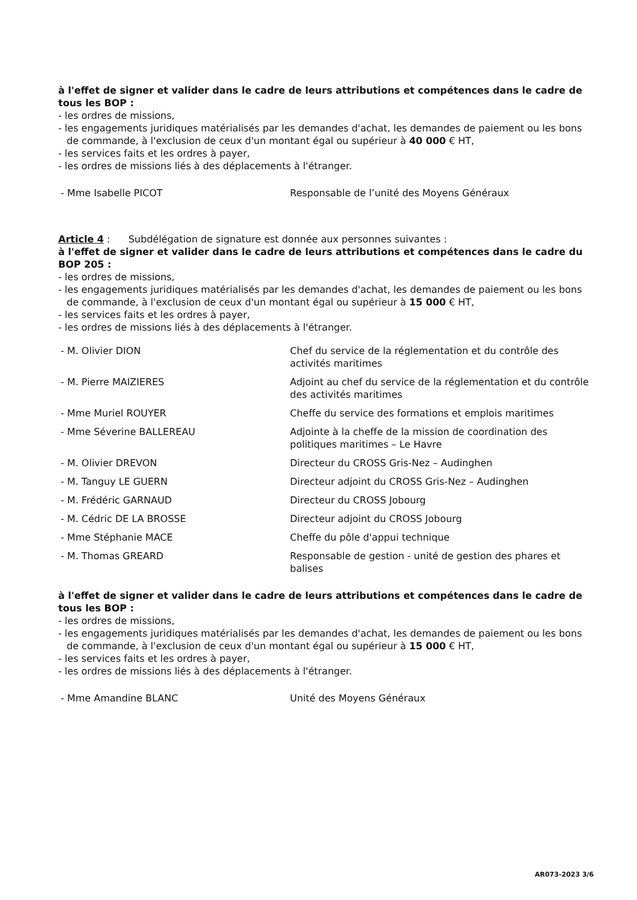à l'effet de signer et valider dans le cadre de leurs attributions et compétences dans le cadre de tous les BOP :
- les ordres de missions,
- les engagements juridiques matérialisés par les demandes d'achat, les demandes de paiement ou les bons de commande, à l'exclusion de ceux d'un montant égal ou supérieur à 40 000 € HT,
- les services faits et les ordres à payer,
- les ordres de missions liés à des déplacements à l'étranger.
- Mme Isabelle PICOT Responsable de l’unité des Moyens Généraux
Article 4 : Subdélégation de signature est donnée aux personnes suivantes :
à l'effet de signer et valider dans le cadre de leurs attributions et compétences dans le cadre du BOP 205 :
- les ordres de missions,
- les engagements juridiques matérialisés par les demandes d'achat, les demandes de paiement ou les bons de commande, à l'exclusion de ceux d'un montant égal ou supérieur à 15 000 € HT,
- les services faits et les ordres à payer,
- les ordres de missions liés à des déplacements à l'étranger.
- M. Olivier DION Chef du service de la réglementation et du contrôle des activités maritimes
- M. Pierre MAIZIERES Adjoint au chef du service de la réglementation et du contrôle des activités maritimes
- Mme Muriel ROUYER Cheffe du service des formations et emplois maritimes
- Mme Séverine BALLEREAU Adjointe à la cheffe de la mission de coordination des politiques maritimes – Le Havre
- M. Olivier DREVON Directeur du CROSS Gris-Nez – Audinghen
- M. Tanguy LE GUERN Directeur adjoint du CROSS Gris-Nez – Audinghen
- M. Frédéric GARNAUD Directeur du CROSS Jobourg
- M. Cédric DE LA BROSSE Directeur adjoint du CROSS Jobourg
- Mme Stéphanie MACE Cheffe du pôle d'appui technique
- M. Thomas GREARD Responsable de gestion - unité de gestion des phares et balises
à l'effet de signer et valider dans le cadre de leurs attributions et compétences dans le cadre de tous les BOP :
- les ordres de missions,
- les engagements juridiques matérialisés par les demandes d'achat, les demandes de paiement ou les bons de commande, à l'exclusion de ceux d'un montant égal ou supérieur à 15 000 € HT,
- les services faits et les ordres à payer,
- les ordres de missions liés à des déplacements à l'étranger.
- Mme Amandine BLANC Unité des Moyens Généraux
AR073-2023 3/6